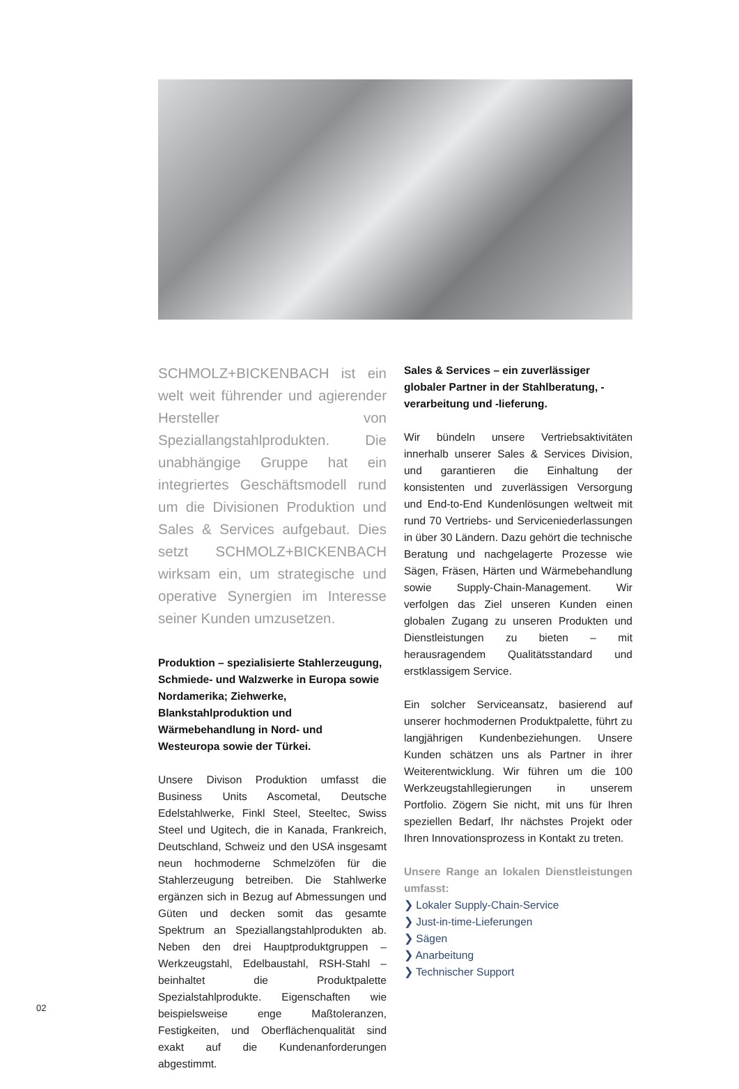SCHMOLZ+BICKENBACH ist ein welt weit führender und agierender Hersteller von Speziallangstahlprodukten. Die unabhängige Gruppe hat ein integriertes Geschäftsmodell rund um die Divisionen Produktion und Sales & Services aufgebaut. Dies setzt SCHMOLZ+BICKENBACH wirksam ein, um strategische und operative Synergien im Interesse seiner Kunden umzusetzen.
Produktion – spezialisierte Stahlerzeugung, Schmiede- und Walzwerke in Europa sowie Nordamerika; Ziehwerke, Blankstahlproduktion und Wärmebehandlung in Nord- und Westeuropa sowie der Türkei.
Unsere Divison Produktion umfasst die Business Units Ascometal, Deutsche Edelstahlwerke, Finkl Steel, Steeltec, Swiss Steel und Ugitech, die in Kanada, Frankreich, Deutschland, Schweiz und den USA insgesamt neun hochmoderne Schmelzöfen für die Stahlerzeugung betreiben. Die Stahlwerke ergänzen sich in Bezug auf Abmessungen und Güten und decken somit das gesamte Spektrum an Speziallangstahlprodukten ab. Neben den drei Hauptproduktgruppen – Werkzeugstahl, Edelbaustahl, RSH-Stahl – beinhaltet die Produktpalette Spezialstahlprodukte. Eigenschaften wie beispielsweise enge Maßtoleranzen, Festigkeiten, und Oberflächenqualität sind exakt auf die Kundenanforderungen abgestimmt.
Sales & Services – ein zuverlässiger globaler Partner in der Stahlberatung, -verarbeitung und -lieferung.
Wir bündeln unsere Vertriebsaktivitäten innerhalb unserer Sales & Services Division, und garantieren die Einhaltung der konsistenten und zuverlässigen Versorgung und End-to-End Kundenlösungen weltweit mit rund 70 Vertriebs- und Serviceniederlassungen in über 30 Ländern. Dazu gehört die technische Beratung und nachgelagerte Prozesse wie Sägen, Fräsen, Härten und Wärmebehandlung sowie Supply-Chain-Management. Wir verfolgen das Ziel unseren Kunden einen globalen Zugang zu unseren Produkten und Dienstleistungen zu bieten – mit herausragendem Qualitätsstandard und erstklassigem Service.
Ein solcher Serviceansatz, basierend auf unserer hochmodernen Produktpalette, führt zu langjährigen Kundenbeziehungen. Unsere Kunden schätzen uns als Partner in ihrer Weiterentwicklung. Wir führen um die 100 Werkzeugstahllegierungen in unserem Portfolio. Zögern Sie nicht, mit uns für Ihren speziellen Bedarf, Ihr nächstes Projekt oder Ihren Innovationsprozess in Kontakt zu treten.
Unsere Range an lokalen Dienstleistungen umfasst:
❯ Lokaler Supply-Chain-Service
❯ Just-in-time-Lieferungen
❯ Sägen
❯ Anarbeitung
❯ Technischer Support
02